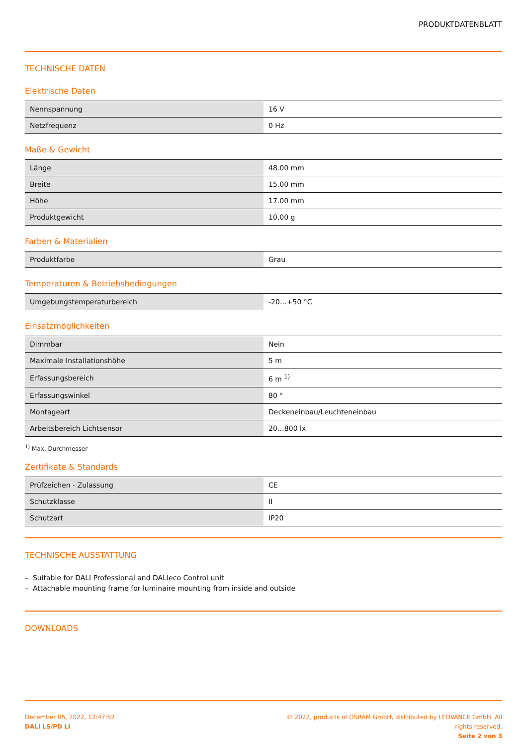PRODUKTDATENBLATT
TECHNISCHE DATEN
Elektrische Daten
| Nennspannung | 16 V |
| Netzfrequenz | 0 Hz |
Maße & Gewicht
| Länge | 48.00 mm |
| Breite | 15.00 mm |
| Höhe | 17.00 mm |
| Produktgewicht | 10,00 g |
Farben & Materialien
| Produktfarbe | Grau |
Temperaturen & Betriebsbedingungen
| Umgebungstemperaturbereich | -20…+50 °C |
Einsatzmöglichkeiten
| Dimmbar | Nein |
| Maximale Installationshöhe | 5 m |
| Erfassungsbereich | 6 m <sup>1)</sup> |
| Erfassungswinkel | 80 ° |
| Montageart | Deckeneinbau/Leuchteneinbau |
| Arbeitsbereich Lichtsensor | 20…800 lx |
<sup>1)</sup> Max. Durchmesser
Zertifikate & Standards
| Prüfzeichen - Zulassung | CE |
| Schutzklasse | II |
| Schutzart | IP20 |
TECHNISCHE AUSSTATTUNG
– Suitable for DALI Professional and DALIeco Control unit
– Attachable mounting frame for luminaire mounting from inside and outside
DOWNLOADS
December 05, 2022, 12:47:52
DALI LS/PD LI
© 2022, products of OSRAM GmbH, distributed by LEDVANCE GmbH. All rights reserved.
Seite 2 von 3